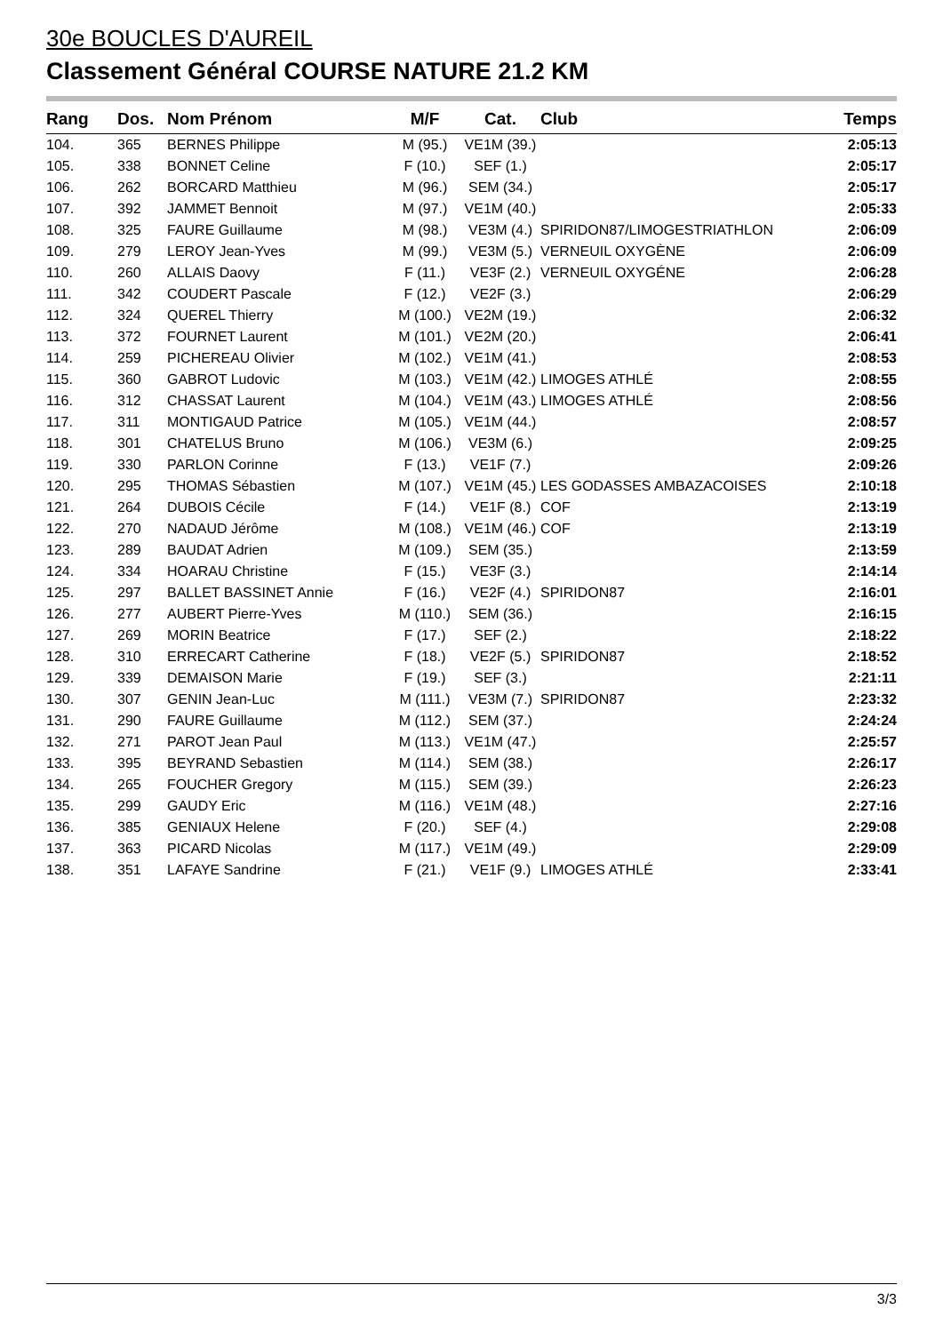30e BOUCLES D'AUREIL
Classement Général COURSE NATURE 21.2 KM
| Rang | Dos. | Nom Prénom | M/F | Cat. | Club | Temps |
| --- | --- | --- | --- | --- | --- | --- |
| 104. | 365 | BERNES Philippe | M (95.) | VE1M (39.) | | 2:05:13 |
| 105. | 338 | BONNET Celine | F (10.) | SEF (1.) | | 2:05:17 |
| 106. | 262 | BORCARD Matthieu | M (96.) | SEM (34.) | | 2:05:17 |
| 107. | 392 | JAMMET Bennoit | M (97.) | VE1M (40.) | | 2:05:33 |
| 108. | 325 | FAURE Guillaume | M (98.) | VE3M (4.) | SPIRIDON87/LIMOGESTRIATHLON | 2:06:09 |
| 109. | 279 | LEROY Jean-Yves | M (99.) | VE3M (5.) | VERNEUIL OXYGÈNE | 2:06:09 |
| 110. | 260 | ALLAIS Daovy | F (11.) | VE3F (2.) | VERNEUIL OXYGÉNE | 2:06:28 |
| 111. | 342 | COUDERT Pascale | F (12.) | VE2F (3.) | | 2:06:29 |
| 112. | 324 | QUEREL Thierry | M (100.) | VE2M (19.) | | 2:06:32 |
| 113. | 372 | FOURNET Laurent | M (101.) | VE2M (20.) | | 2:06:41 |
| 114. | 259 | PICHEREAU Olivier | M (102.) | VE1M (41.) | | 2:08:53 |
| 115. | 360 | GABROT Ludovic | M (103.) | VE1M (42.) | LIMOGES ATHLÉ | 2:08:55 |
| 116. | 312 | CHASSAT Laurent | M (104.) | VE1M (43.) | LIMOGES ATHLÉ | 2:08:56 |
| 117. | 311 | MONTIGAUD Patrice | M (105.) | VE1M (44.) | | 2:08:57 |
| 118. | 301 | CHATELUS Bruno | M (106.) | VE3M (6.) | | 2:09:25 |
| 119. | 330 | PARLON Corinne | F (13.) | VE1F (7.) | | 2:09:26 |
| 120. | 295 | THOMAS Sébastien | M (107.) | VE1M (45.) | LES GODASSES AMBAZACOISES | 2:10:18 |
| 121. | 264 | DUBOIS Cécile | F (14.) | VE1F (8.) | COF | 2:13:19 |
| 122. | 270 | NADAUD Jérôme | M (108.) | VE1M (46.) | COF | 2:13:19 |
| 123. | 289 | BAUDAT Adrien | M (109.) | SEM (35.) | | 2:13:59 |
| 124. | 334 | HOARAU Christine | F (15.) | VE3F (3.) | | 2:14:14 |
| 125. | 297 | BALLET BASSINET Annie | F (16.) | VE2F (4.) | SPIRIDON87 | 2:16:01 |
| 126. | 277 | AUBERT Pierre-Yves | M (110.) | SEM (36.) | | 2:16:15 |
| 127. | 269 | MORIN Beatrice | F (17.) | SEF (2.) | | 2:18:22 |
| 128. | 310 | ERRECART Catherine | F (18.) | VE2F (5.) | SPIRIDON87 | 2:18:52 |
| 129. | 339 | DEMAISON Marie | F (19.) | SEF (3.) | | 2:21:11 |
| 130. | 307 | GENIN Jean-Luc | M (111.) | VE3M (7.) | SPIRIDON87 | 2:23:32 |
| 131. | 290 | FAURE Guillaume | M (112.) | SEM (37.) | | 2:24:24 |
| 132. | 271 | PAROT Jean Paul | M (113.) | VE1M (47.) | | 2:25:57 |
| 133. | 395 | BEYRAND Sebastien | M (114.) | SEM (38.) | | 2:26:17 |
| 134. | 265 | FOUCHER Gregory | M (115.) | SEM (39.) | | 2:26:23 |
| 135. | 299 | GAUDY Eric | M (116.) | VE1M (48.) | | 2:27:16 |
| 136. | 385 | GENIAUX Helene | F (20.) | SEF (4.) | | 2:29:08 |
| 137. | 363 | PICARD Nicolas | M (117.) | VE1M (49.) | | 2:29:09 |
| 138. | 351 | LAFAYE Sandrine | F (21.) | VE1F (9.) | LIMOGES ATHLÉ | 2:33:41 |
3/3